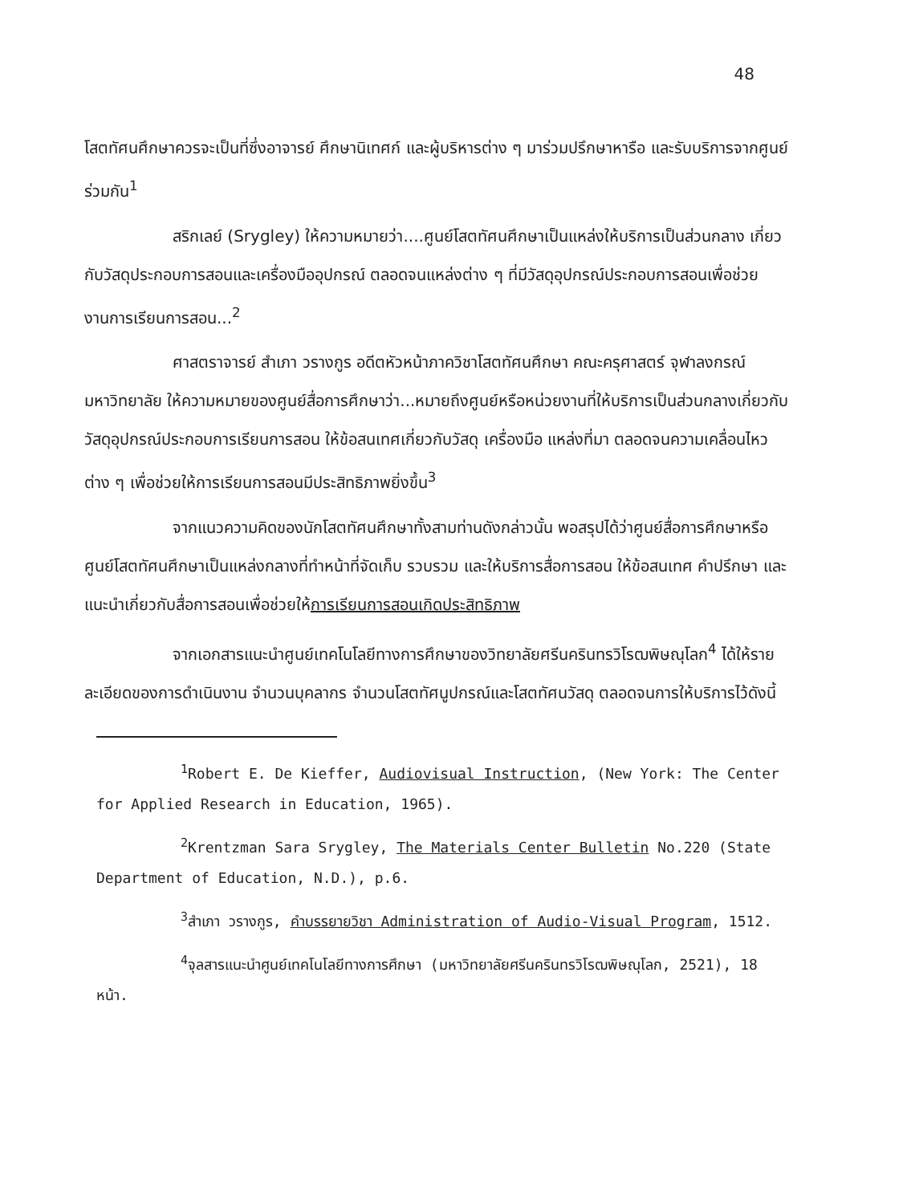48
โสตทัศนศึกษาควรจะเป็นที่ซึ่งอาจารย์ ศึกษานิเทศก์ และผู้บริหารต่าง ๆ มาร่วมปรึกษาหารือ และรับบริการจากศูนย์ร่วมกัน<sup>1</sup>
สริกเลย์ (Srygley) ให้ความหมายว่า....ศูนย์โสตทัศนศึกษาเป็นแหล่งให้บริการเป็นส่วนกลาง เกี่ยวกับวัสดุประกอบการสอนและเครื่องมืออุปกรณ์ ตลอดจนแหล่งต่าง ๆ ที่มีวัสดุอุปกรณ์ประกอบการสอนเพื่อช่วยงานการเรียนการสอน...<sup>2</sup>
ศาสตราจารย์ สำเภา วรางกูร อดีตหัวหน้าภาควิชาโสตทัศนศึกษา คณะครุศาสตร์ จุฬาลงกรณ์มหาวิทยาลัย ให้ความหมายของศูนย์สื่อการศึกษาว่า...หมายถึงศูนย์หรือหน่วยงานที่ให้บริการเป็นส่วนกลางเกี่ยวกับวัสดุอุปกรณ์ประกอบการเรียนการสอน ให้ข้อสนเทศเกี่ยวกับวัสดุ เครื่องมือ แหล่งที่มา ตลอดจนความเคลื่อนไหวต่าง ๆ เพื่อช่วยให้การเรียนการสอนมีประสิทธิภาพยิ่งขึ้น<sup>3</sup>
จากแนวความคิดของนักโสตทัศนศึกษาทั้งสามท่านดังกล่าวนั้น พอสรุปได้ว่าศูนย์สื่อการศึกษาหรือศูนย์โสตทัศนศึกษาเป็นแหล่งกลางที่ทำหน้าที่จัดเก็บ รวบรวม และให้บริการสื่อการสอน ให้ข้อสนเทศ คำปรึกษา และแนะนำเกี่ยวกับสื่อการสอนเพื่อช่วยให้การเรียนการสอนเกิดประสิทธิภาพ
จากเอกสารแนะนำศูนย์เทคโนโลยีทางการศึกษาของวิทยาลัยศรีนครินทรวิโรฒพิษณุโลก<sup>4</sup> ได้ให้รายละเอียดของการดำเนินงาน จำนวนบุคลากร จำนวนโสตทัศนูปกรณ์และโสตทัศนวัสดุ ตลอดจนการให้บริการไว้ดังนี้
<sup>1</sup> Robert E. De Kieffer, Audiovisual Instruction, (New York: The Center for Applied Research in Education, 1965).
<sup>2</sup> Krentzman Sara Srygley, The Materials Center Bulletin No.220 (State Department of Education, N.D.), p.6.
<sup>3</sup> สำเภา วรางกูร, คำบรรยายวิชา Administration of Audio-Visual Program, 1512.
<sup>4</sup> จุลสารแนะนำศูนย์เทคโนโลยีทางการศึกษา (มหาวิทยาลัยศรีนครินทรวิโรฒพิษณุโลก, 2521), 18 หน้า.